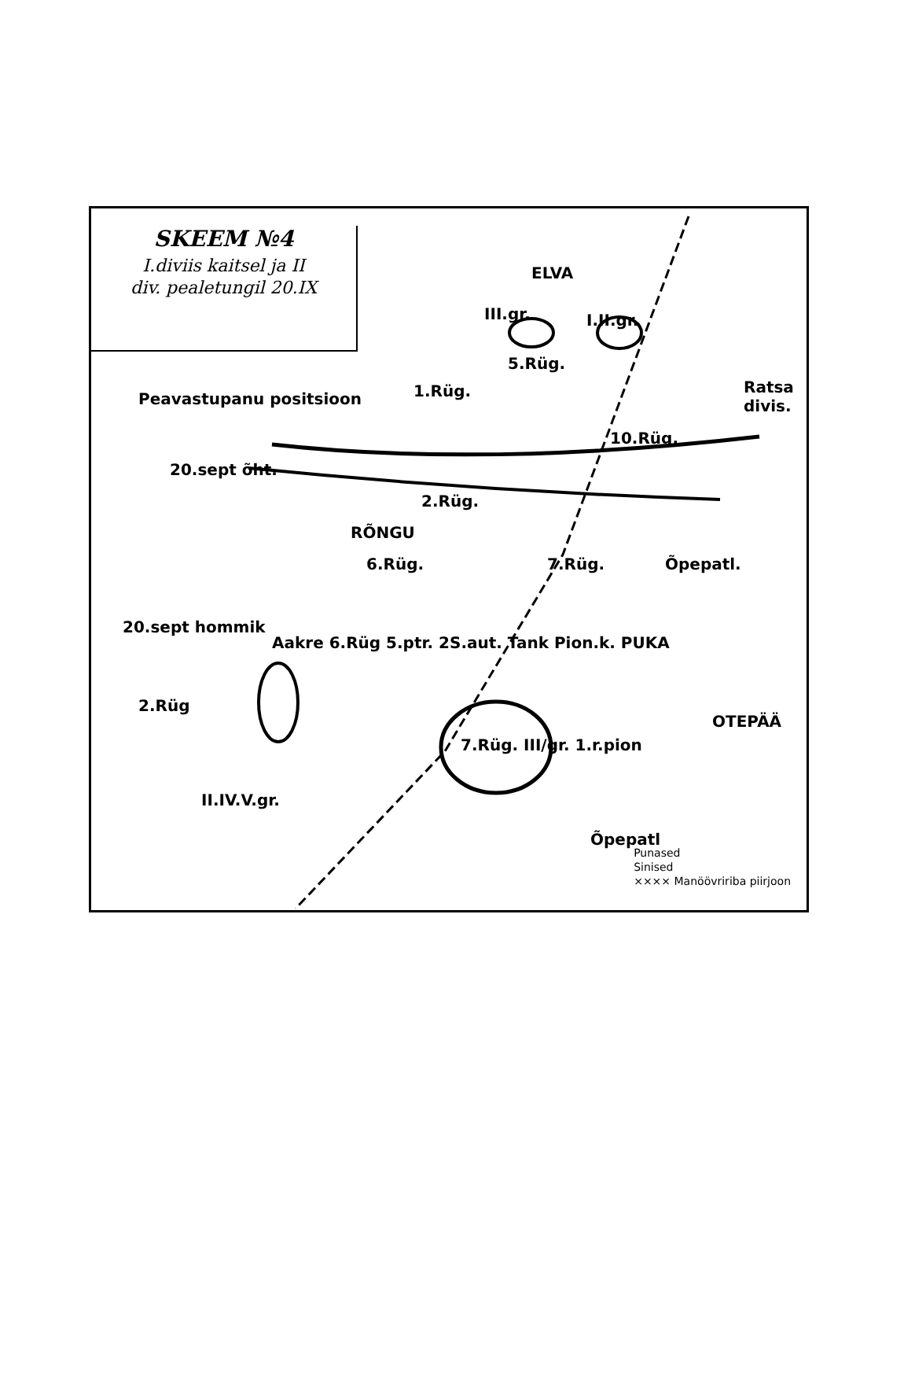SKEEM №4
I.diviis kaitsel ja II
div. pealetungil 20.IX
III.gr.
5.Rüg.
I.II.gr.
1.Rüg. Ratsa divis.
10.Rüg.
Peavastupanu positsioon
20.sept õht.
2.Rüg.
RÕNGU
6.Rüg. 7.Rüg. Õpepatl.
20.sept hommik
Aakre 6.Rüg 5.ptr. 2S.aut. Tank Pion.k. PUKA
2.Rüg
II.IV.V.gr.
7.Rüg. III/gr. 1.r.pion
OTEPÄÄ
Õpepatl
ELVA
Punased
Sinised
×××× Manöövririba piirjoon